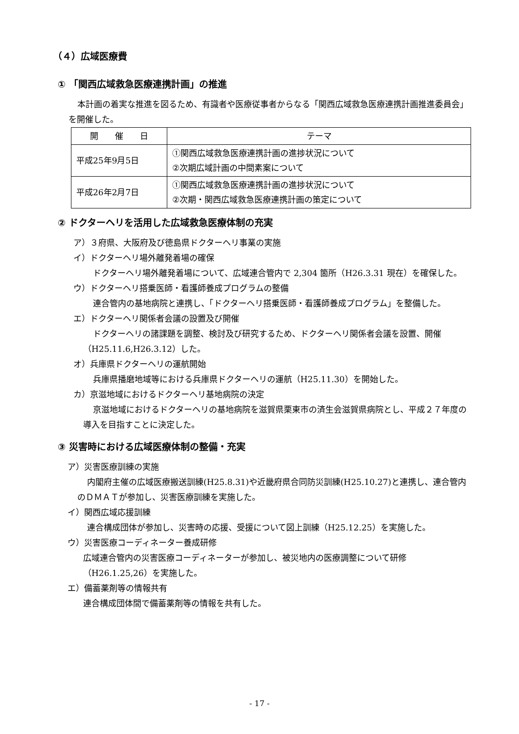（４）広域医療費
① 「関西広域救急医療連携計画」の推進
本計画の着実な推進を図るため、有識者や医療従事者からなる「関西広域救急医療連携計画推進委員会」を開催した。
| 開 催 日 | テーマ |
| --- | --- |
| 平成25年9月5日 | ①関西広域救急医療連携計画の進捗状況について ②次期広域計画の中間素案について |
| 平成26年2月7日 | ①関西広域救急医療連携計画の進捗状況について ②次期・関西広域救急医療連携計画の策定について |
② ドクターヘリを活用した広域救急医療体制の充実
ア）３府県、大阪府及び徳島県ドクターヘリ事業の実施
イ）ドクターヘリ場外離発着場の確保
ドクターヘリ場外離発着場について、広域連合管内で 2,304 箇所（H26.3.31 現在）を確保した。
ウ）ドクターヘリ搭乗医師・看護師養成プログラムの整備
連合管内の基地病院と連携し、「ドクターヘリ搭乗医師・看護師養成プログラム」を整備した。
エ）ドクターヘリ関係者会議の設置及び開催
ドクターヘリの諸課題を調整、検討及び研究するため、ドクターヘリ関係者会議を設置、開催（H25.11.6,H26.3.12）した。
オ）兵庫県ドクターヘリの運航開始
兵庫県播磨地域等における兵庫県ドクターヘリの運航（H25.11.30）を開始した。
カ）京滋地域におけるドクターヘリ基地病院の決定
京滋地域におけるドクターヘリの基地病院を滋賀県栗東市の済生会滋賀県病院とし、平成２７年度の導入を目指すことに決定した。
③ 災害時における広域医療体制の整備・充実
ア）災害医療訓練の実施
内閣府主催の広域医療搬送訓練(H25.8.31)や近畿府県合同防災訓練(H25.10.27)と連携し、連合管内のＤＭＡＴが参加し、災害医療訓練を実施した。
イ）関西広域応援訓練
連合構成団体が参加し、災害時の応援、受援について図上訓練（H25.12.25）を実施した。
ウ）災害医療コーディネーター養成研修
広域連合管内の災害医療コーディネーターが参加し、被災地内の医療調整について研修（H26.1.25,26）を実施した。
エ）備蓄薬剤等の情報共有
連合構成団体間で備蓄薬剤等の情報を共有した。
- 17 -